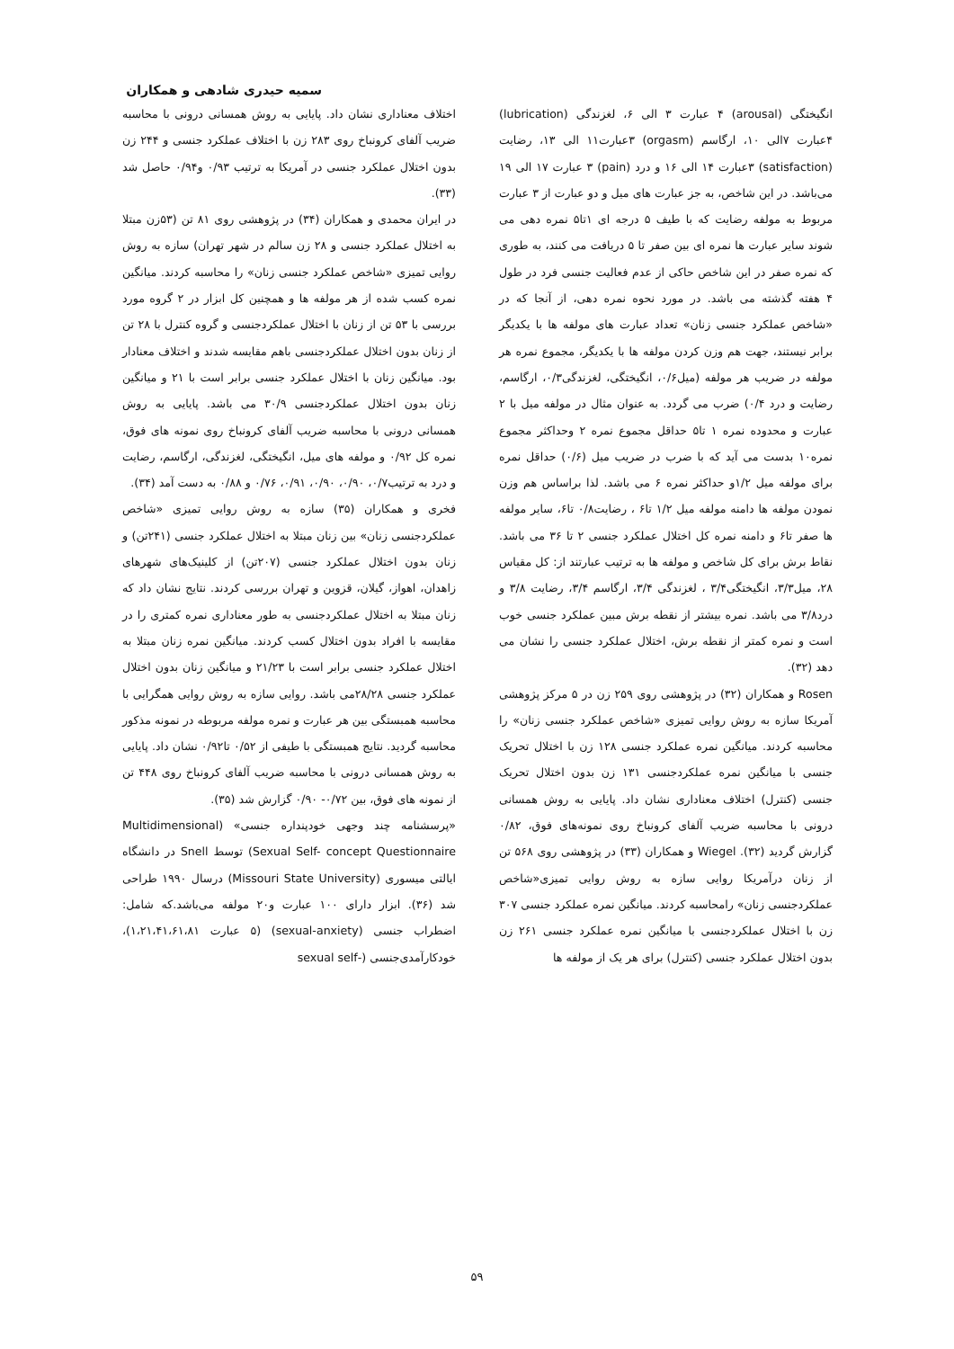سمیه حیدری شادهی و همکاران
انگیختگی (arousal) ۴ عبارت ۳ الی ۶، لغزندگی (lubrication) ۴عبارت ۷الی ۱۰، ارگاسم (orgasm) ۳عبارت۱۱ الی ۱۳، رضایت (satisfaction) ۳عبارت ۱۴ الی ۱۶ و درد (pain) ۳ عبارت ۱۷ الی ۱۹ می‌باشد. در این شاخص، به جز عبارت های میل و دو عبارت از ۳ عبارت مربوط به مولفه رضایت که با طیف ۵ درجه ای ۱تا۵ نمره دهی می شوند سایر عبارت ها نمره ای بین صفر تا ۵ دریافت می کنند، به طوری که نمره صفر در این شاخص حاکی از عدم فعالیت جنسی فرد در طول ۴ هفته گذشته می باشد. در مورد نحوه نمره دهی، از آنجا که در «شاخص عملکرد جنسی زنان» تعداد عبارت های مولفه ها با یکدیگر برابر نیستند، جهت هم وزن کردن مولفه ها با یکدیگر، مجموع نمره هر مولفه در ضریب هر مولفه (میل۰/۶، انگیختگی، لغزندگی۰/۳، ارگاسم، رضایت و درد ۰/۴) ضرب می گردد. به عنوان مثال در مولفه میل با ۲ عبارت و محدوده نمره ۱ تا۵ حداقل مجموع نمره ۲ وحداکثر مجموع نمره۱۰ بدست می آید که با ضرب در ضریب میل (۰/۶) حداقل نمره برای مولفه میل ۱/۲و حداکثر نمره ۶ می باشد. لذا براساس هم وزن نمودن مولفه ها دامنه مولفه میل ۱/۲ تا۶ ، رضایت۰/۸ تا۶، سایر مولفه ها صفر تا۶ و دامنه نمره کل اختلال عملکرد جنسی ۲ تا ۳۶ می باشد. نقاط برش برای کل شاخص و مولفه ها به ترتیب عبارتند از: کل مقیاس ۲۸، میل۳/۳، انگیختگی۳/۴ ، لغزندگی ۳/۴، ارگاسم ۳/۴، رضایت ۳/۸ و درد۳/۸ می باشد. نمره بیشتر از نقطه برش مبین عملکرد جنسی خوب است و نمره کمتر از نقطه برش، اختلال عملکرد جنسی را نشان می دهد (۳۲).
Rosen و همکاران (۳۲) در پژوهشی روی ۲۵۹ زن در ۵ مرکز پژوهشی آمریکا سازه به روش روایی تمیزی «شاخص عملکرد جنسی زنان» را محاسبه کردند. میانگین نمره عملکرد جنسی ۱۲۸ زن با اختلال تحریک جنسی با میانگین نمره عملکردجنسی ۱۳۱ زن بدون اختلال تحریک جنسی (کنترل) اختلاف معناداری نشان داد. پایایی به روش همسانی درونی با محاسبه ضریب آلفای کرونباخ روی نمونه‌های فوق، ۰/۸۲ گزارش گردید (۳۲). Wiegel و همکاران (۳۳) در پژوهشی روی ۵۶۸ تن از زنان درآمریکا روایی سازه به روش روایی تمیزی«شاخص عملکردجنسی زنان» رامحاسبه کردند. میانگین نمره عملکرد جنسی ۳۰۷ زن با اختلال عملکردجنسی با میانگین نمره عملکرد جنسی ۲۶۱ زن بدون اختلال عملکرد جنسی (کنترل) برای هر یک از مولفه ها
اختلاف معناداری نشان داد. پایایی به روش همسانی درونی با محاسبه ضریب آلفای کرونباخ روی ۲۸۳ زن با اختلاف عملکرد جنسی و ۲۴۴ زن بدون اختلال عملکرد جنسی در آمریکا به ترتیب ۰/۹۳ و۰/۹۴ حاصل شد (۳۳).
در ایران محمدی و همکاران (۳۴) در پژوهشی روی ۸۱ تن (۵۳زن مبتلا به اختلال عملکرد جنسی و ۲۸ زن سالم در شهر تهران) سازه به روش روایی تمیزی «شاخص عملکرد جنسی زنان» را محاسبه کردند. میانگین نمره کسب شده از هر مولفه ها و همچنین کل ابزار در ۲ گروه مورد بررسی با ۵۳ تن از زنان با اختلال عملکردجنسی و گروه کنترل با ۲۸ تن از زنان بدون اختلال عملکردجنسی باهم مقایسه شدند و اختلاف معنادار بود. میانگین زنان با اختلال عملکرد جنسی برابر است با ۲۱ و میانگین زنان بدون اختلال عملکردجنسی ۳۰/۹ می باشد. پایایی به روش همسانی درونی با محاسبه ضریب آلفای کرونباخ روی نمونه های فوق، نمره کل ۰/۹۲ و مولفه های میل، انگیختگی، لغزندگی، ارگاسم، رضایت و درد به ترتیب۰/۷، ۰/۹۰، ۰/۹۰، ۰/۹۱، ۰/۷۶ و ۰/۸۸ به دست آمد (۳۴).
فخری و همکاران (۳۵) سازه به روش روایی تمیزی «شاخص عملکردجنسی زنان» بین زنان مبتلا به اختلال عملکرد جنسی (۲۴۱تن) و زنان بدون اختلال عملکرد جنسی (۲۰۷تن) از کلینیک‌های شهرهای زاهدان، اهواز، گیلان، قزوین و تهران بررسی کردند. نتایج نشان داد که زنان مبتلا به اختلال عملکردجنسی به طور معناداری نمره کمتری را در مقایسه با افراد بدون اختلال کسب کردند. میانگین نمره زنان مبتلا به اختلال عملکرد جنسی برابر است با ۲۱/۲۳ و میانگین زنان بدون اختلال عملکرد جنسی ۲۸/۲۸می باشد. روایی سازه به روش روایی همگرایی با محاسبه همبستگی بین هر عبارت و نمره مولفه مربوطه در نمونه مذکور محاسبه گردید. نتایج همبستگی با طیفی از ۰/۵۲ تا۰/۹۲ نشان داد. پایایی به روش همسانی درونی با محاسبه ضریب آلفای کرونباخ روی ۴۴۸ تن از نمونه های فوق، بین ۰/۷۲- ۰/۹۰ گزارش شد (۳۵).
«پرسشنامه چند وجهی خودپنداره جنسی» (Multidimensional Sexual Self- concept Questionnaire) توسط Snell در دانشگاه ایالتی میسوری (Missouri State University) درسال ۱۹۹۰ طراحی شد (۳۶). ابزار دارای ۱۰۰ عبارت و۲۰ مولفه می‌باشد.که شامل: اضطراب جنسی (sexual-anxiety) (۵ عبارت ۱،۲۱،۴۱،۶۱،۸۱)، خودکارآمدی‌جنسی (-sexual self
۵۹